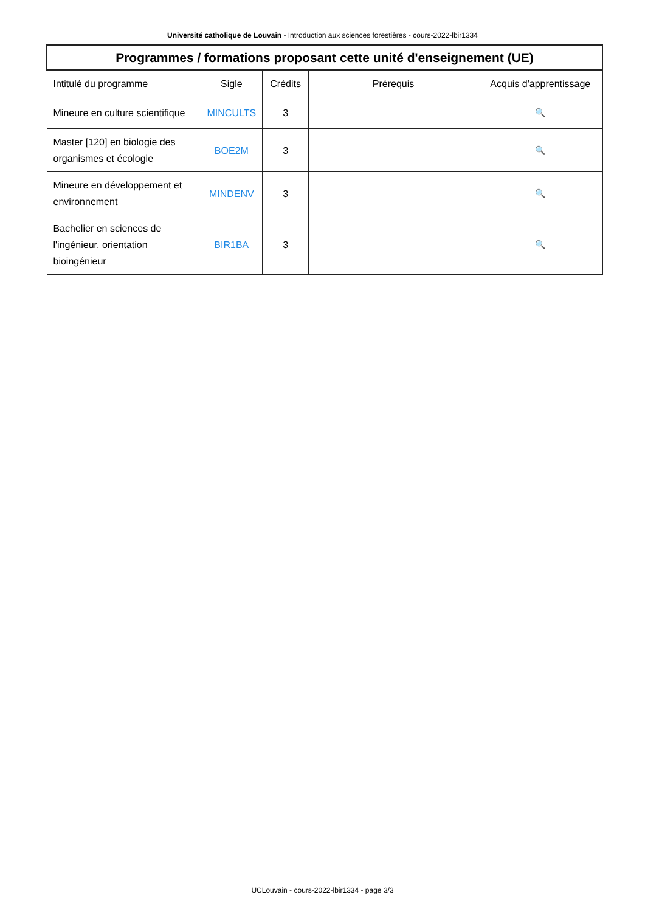Université catholique de Louvain - Introduction aux sciences forestières - cours-2022-lbir1334
| Programmes / formations proposant cette unité d'enseignement (UE) | | | | |
| --- | --- | --- | --- | --- |
| Intitulé du programme | Sigle | Crédits | Prérequis | Acquis d'apprentissage |
| Mineure en culture scientifique | MINCULTS | 3 | | 🔍 |
| Master [120] en biologie des organismes et écologie | BOE2M | 3 | | 🔍 |
| Mineure en développement et environnement | MINDENV | 3 | | 🔍 |
| Bachelier en sciences de l'ingénieur, orientation bioingénieur | BIR1BA | 3 | | 🔍 |
UCLouvain - cours-2022-lbir1334 - page 3/3